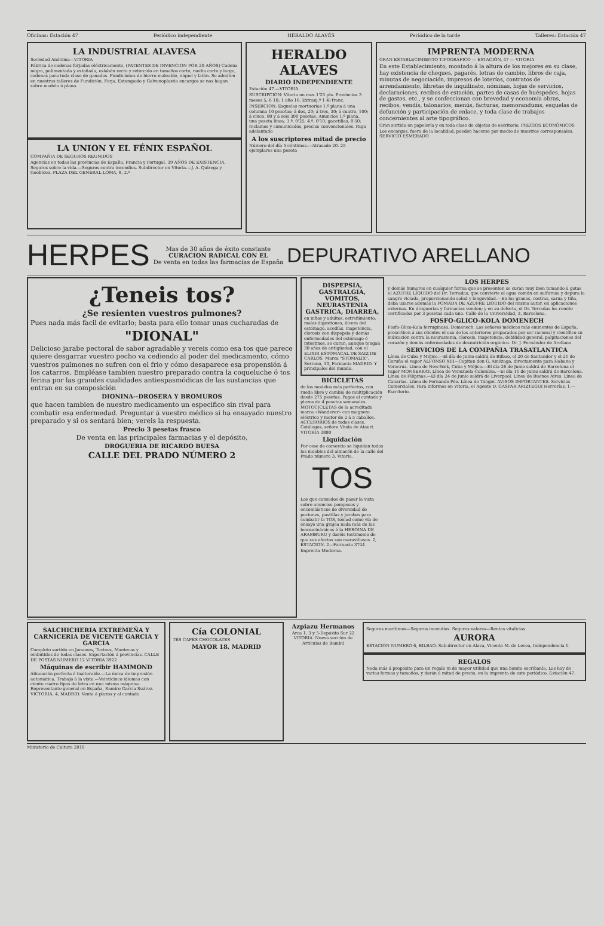Oficinas: Estación 47 Periódico independiente HERALDO ALAVÉS Periódico de la tarde Talleres: Estación 47
LA INDUSTRIAL ALAVESA
Sociedad Anónima—VITORIA
Fábrica de cadenas forjadas eléctricamente, (PATENTES DE INVENCION POR 20 AÑOS) Cadena negra, pulimentada y estañada, eslabón recto y retorcido en tamaños corto, medio corto y largo, cadenas para toda clase de ganados. Fundiciones de hierro maleable, níquel y latón. Se admiten en nuestros talleres de Fundición, Forja, Estampado y Galvanoplastia encargos se nos hagan sobre modelo ó plano.
LA UNION Y EL FÉNIX ESPAÑOL
COMPAÑIA DE SEGUROS REUNIDOS
Agencias en todas las provincias de España, Francia y Portugal. 39 AÑOS DE EXISTENCIA. Seguros sobre la vida.—Seguros contra incendios. Subdirector en Vitoria.—J. A. Quiroga y Goobicoa. PLAZA DEL GENERAL LOMA, 8, 2.º
HERALDO ALAVES
DIARIO INDEPENDIENTE
Estación 47.—VITORIA
SUSCRIPCION: Vitoria un mes 1'25 pts. Provincias 3 meses 5; 6 10; 1 año 16. Extranj.º 1 4) franc.
INSERCION: Esquelas mortuorias 1.ª plana á una columna 10 pesetas; á dos, 20; á tres, 30; á cuatro, 100; á cinco, 80 y á seis 300 pesetas. Anuncios 1.ª plana, una peseta línea; 3.ª, 0'25; 4.ª, 0'10; gacetillas, 0'50; reclamos y comunicados, precios convencionales. Pago adelantado
A los suscriptores mitad de precio
Número del día 5 céntimos.—Atrasado 20. 25 ejemplares una peseta
IMPRENTA MODERNA
GRAN ESTABLECIMIENTO TIPOGRÁFICO — ESTACIÓN, 47 — VITORIA
En este Establecimiento, montado á la altura de los mejores en su clase, hay existencia de cheques, pagarés, letras de cambio, libros de caja, minutas de negociación, impresos de loterías, contratos de arrendamiento, libretas de inquilinato, nóminas, hojas de servicios, declaraciones, recibos de estación, partes de casas de huéspedes, hojas de gastos, etc., y se confeccionan con brevedad y economía obras, recibos, vendís, talonarios, menús, facturas, memorandums, esquelas de defunción y participación de enlace, y toda clase de trabajos concernientes al arte tipográfico.
Gran surtido en papelería y en toda clase de objetos de escritorio. PRECIOS ECONÓMICOS
Los encargos, fuera de la localidad, pueden hacerse por medio de nuestros corresponsales. SERVICIO ESMERADO
HERPES
Mas de 30 años de éxito constante
CURACION RADICAL CON EL
De venta en todas las farmacias de España
DEPURATIVO ARELLANO
¿Teneis tos?
¿Se resienten vuestros pulmones?
Pues nada más facil de evitarlo; basta para ello tomar unas cucharadas de
"DIONAL"
Delicioso jarabe pectoral de sabor agradable y vereis como esa tos que parece quiere desgarrar vuestro pecho va cediendo al poder del medicamento, cómo vuestros pulmones no sufren con el frio y cómo desaparece esa propensión á los catarros. Empléase tambien nuestro preparado contra la coqueluche ó tos ferina por las grandes cualidades antiespasmódicas de las sustancias que entran en su composición
DIONINA--DROSERA Y BROMUROS
que hacen tambien de nuestro medicamento un especifico sin rival para combatir esa enfermedad. Preguntar á vuestro médico si ha ensayado nuestro preparado y si os sentará bien; vereis la respuesta.
Precio 3 pesetas frasco
De venta en las principales farmacias y el depósito,
DROGUERIA DE RICARDO BUESA
CALLE DEL PRADO NÚMERO 2
DISPEPSIA, GASTRALGIA, VOMITOS, NEURASTENIA GASTRICA, DIARREA,
en niños y adultos, estreñimiento, malas digestiones, úlcera del estómago, acedías, inapetencia, clorosis con dispepsia y demás enfermedades del estómago é intestinos, se curan, aunque tengan 30 años de antigüedad, con el ELIXIR ESTOMACAL DE SAIZ DE CARLOS. Marca "STOMALIX". Serrano, 30, Farmacia MADRID. Y principales del mundo.
BICICLETAS
de los modelos más perfectos, con rueda libre y cambio de multiplicación desde 275 pesetas. Pagos al contado y plazos de 4 pesetas semanales. MOTOCICLETAS de la acreditada marca «Wanderer» con magneto eléctrico y motor de 2 á 5 caballos. ACCESORIOS de todas clases. Catálogos, señora Viuda de Atauri. VITORIA 3880
Liquidación
Por cese de comercio se liquidan todos los muebles del almacén de la calle del Prado número 3, Vitoria.
TOS
Los que cansados de pasar la vista sobre anuncios pomposos y encomiásticos de diversidad de pociones, pastillas y jarabes para combatir la TOS, tomad como vía de ensayo una grajea nada más de las benzocinámicas á la HEROINA DE ARAMBURU y daréis testimonio de que sus efectos son maravillosos. 2, ESTACION, 2—Farmacia 3744
Imprenta Moderna.
LOS HERPES
y demás humores en cualquier forma que se presenten se curan muy bien tomando á gotas el AZUFRE LÍQUIDO del Dr. Terradas, que convierte el agua común en sulfurosa y depura la sangre viciada, proporcionando salud y longevidad.—En los granos, costras, sarna y tiña, deba usarse además la POMADA DE AZUFRE LIQUIDO del mismo autor, en aplicaciones externas. En droguerías y farmacias venden; y en su defecto, el Dr. Terradas los remite certificados por 3 pesetas cada uno. Calle de la Universidad, 3, Barcelona.
FOSFO-GLICO-KOLA DOMENECH
Fosfo-Glico-Kola ferruginoso, Domenech. Los señores médicos más eminentes de España, prescriben á sus clientes el uso de los anteriores preparados por ser racional y científico su indicación contra la neurastenia, clorosis, inapetencia, debilidad general, palpitaciones del corazón y demás enfermedades de desnutrición orgánica. Dr. J. Fernández de Arellano
SERVICIOS DE LA COMPAÑIA TRASATLANTICA
Línea de Cuba y Méjico.—El día de Junio saldrá de Bilbao, el 20 de Santander y el 21 de Coruña el vapor ALFONSO XIII—Capitan don G. Amézaga, directamente para Habana y Veracruz. Línea de New-York, Cuba y Méjico.—El día 26 de Junio saldrá de Barcelona el vapor MONSERRAT. Línea de Venezuela-Colombia.—El día 11 de Junio saldrá de Barcelona. Línea de Filipinas.—El día 24 de Junio saldrá de Liverpool. Línea de Buenos Aires. Línea de Canarias. Línea de Fernando Póo. Línea de Tánger. AVISOS IMPORTANTES. Servicios Comerciales. Para informes en Vitoria, el Agente D. GASPAR ARIZTEGUI Herrerías, 1.—Escritorio.
SALCHICHERIA EXTREMEÑA Y CARNICERIA DE VICENTE GARCIA Y GARCIA
Completo surtido en Jamones, Tocinos, Mantecas y embutidos de todas clases. Exportación á provincias. CALLE DE POSTAS NUMERO 12 VITORIA 3922
Máquinas de escribir HAMMOND
Alineación perfecta é inalterable.—La única de impresión automática. Trabajo á la vista.—Veinticinco idiomas con ciento cuatro tipos de letra en una misma máquina. Representante general en España, Ramiro García Suárez. VICTORIA, 4, MADRID. Venta á plazos y al contado
Cía COLONIAL
TÉS CAFÉS CHOCOLATES
MAYOR 18. MADRID
Azpiazu Hermanos
Arca 1, 3 y 5-Depósito Sur 22 VITORIA. Nueva sección de Artículos de Bambú
Seguros marítimos—Seguros incendios. Seguros valores—Rentas vitalicias
AURORA
ESTACION NUMERO 6, BILBAO. Sub-director en Alava, Vicente M. de Lecea, Independencia 1.
REGALOS
Nada más á propósito para un regalo ni de mayor utilidad que una bonita escribanía. Las hay de varias formas y tamaños, y darán á mitad de precio, en la imprenta de este periódico. Estación 47.
Ministerio de Cultura 2010